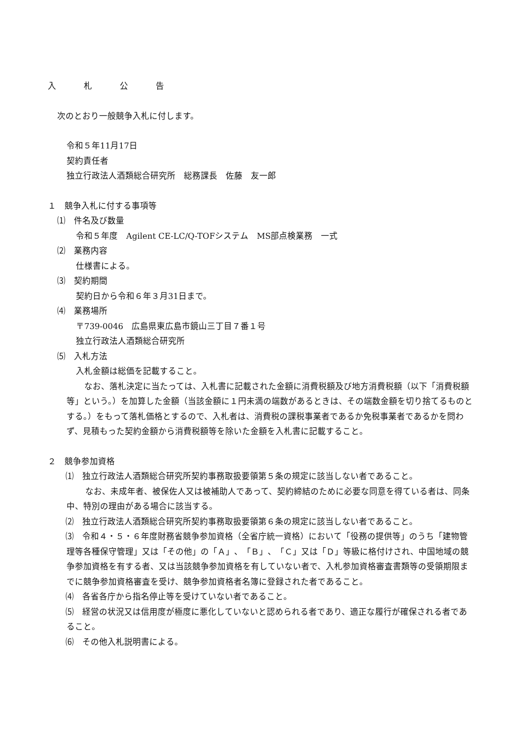入札公告
次のとおり一般競争入札に付します。
令和５年11月17日
契約責任者
独立行政法人酒類総合研究所　総務課長　佐藤　友一郎
１　競争入札に付する事項等
⑴　件名及び数量
令和５年度　Agilent CE-LC/Q-TOFシステム　MS部点検業務　一式
⑵　業務内容
仕様書による。
⑶　契約期間
契約日から令和６年３月31日まで。
⑷　業務場所
〒739-0046　広島県東広島市鏡山三丁目７番１号
独立行政法人酒類総合研究所
⑸　入札方法
入札金額は総価を記載すること。
　なお、落札決定に当たっては、入札書に記載された金額に消費税額及び地方消費税額（以下「消費税額等」という。）を加算した金額（当該金額に１円未満の端数があるときは、その端数金額を切り捨てるものとする。）をもって落札価格とするので、入札者は、消費税の課税事業者であるか免税事業者であるかを問わず、見積もった契約金額から消費税額等を除いた金額を入札書に記載すること。
２　競争参加資格
　⑴　独立行政法人酒類総合研究所契約事務取扱要領第５条の規定に該当しない者であること。
なお、未成年者、被保佐人又は被補助人であって、契約締結のために必要な同意を得ている者は、同条中、特別の理由がある場合に該当する。
　⑵　独立行政法人酒類総合研究所契約事務取扱要領第６条の規定に該当しない者であること。
　⑶　令和４・５・６年度財務省競争参加資格（全省庁統一資格）において「役務の提供等」のうち「建物管理等各種保守管理」又は「その他」の「Ａ」、「Ｂ」、「Ｃ」又は「Ｄ」等級に格付けされ、中国地域の競争参加資格を有する者、又は当該競争参加資格を有していない者で、入札参加資格審査書類等の受領期限までに競争参加資格審査を受け、競争参加資格者名簿に登録された者であること。
　⑷　各省各庁から指名停止等を受けていない者であること。
　⑸　経営の状況又は信用度が極度に悪化していないと認められる者であり、適正な履行が確保される者であること。
　⑹　その他入札説明書による。